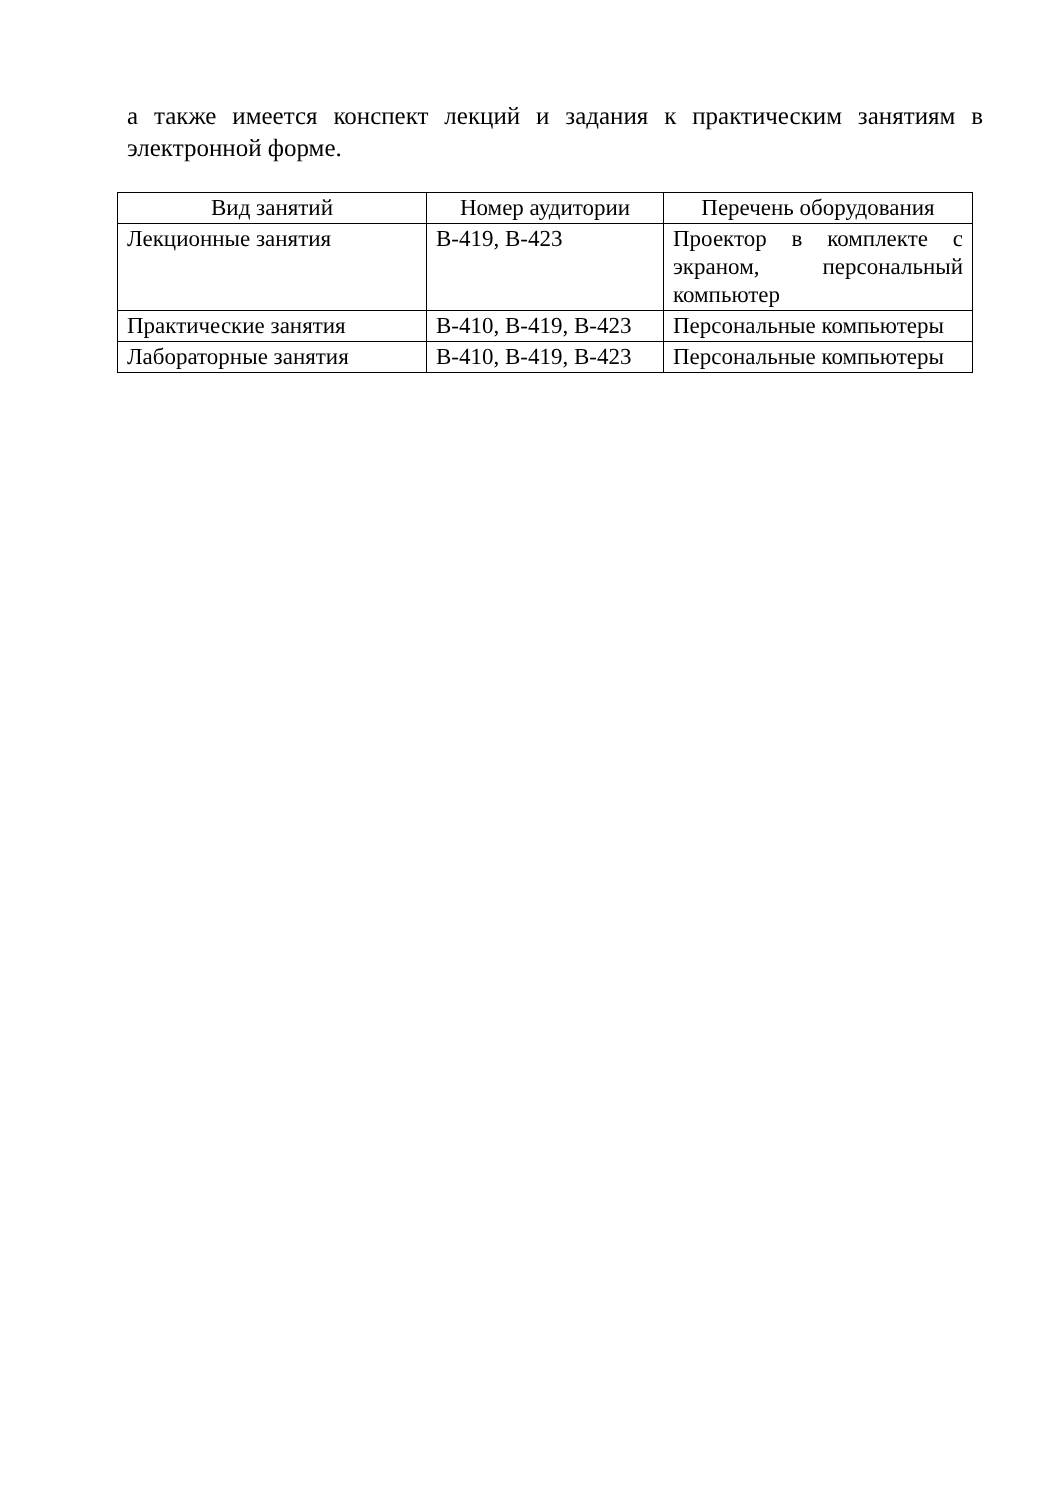а также имеется конспект лекций и задания к практическим занятиям в электронной форме.
| Вид занятий | Номер аудитории | Перечень оборудования |
| --- | --- | --- |
| Лекционные занятия | В-419, В-423 | Проектор в комплекте с экраном, персональный компьютер |
| Практические занятия | В-410, В-419, В-423 | Персональные компьютеры |
| Лабораторные занятия | В-410, В-419, В-423 | Персональные компьютеры |